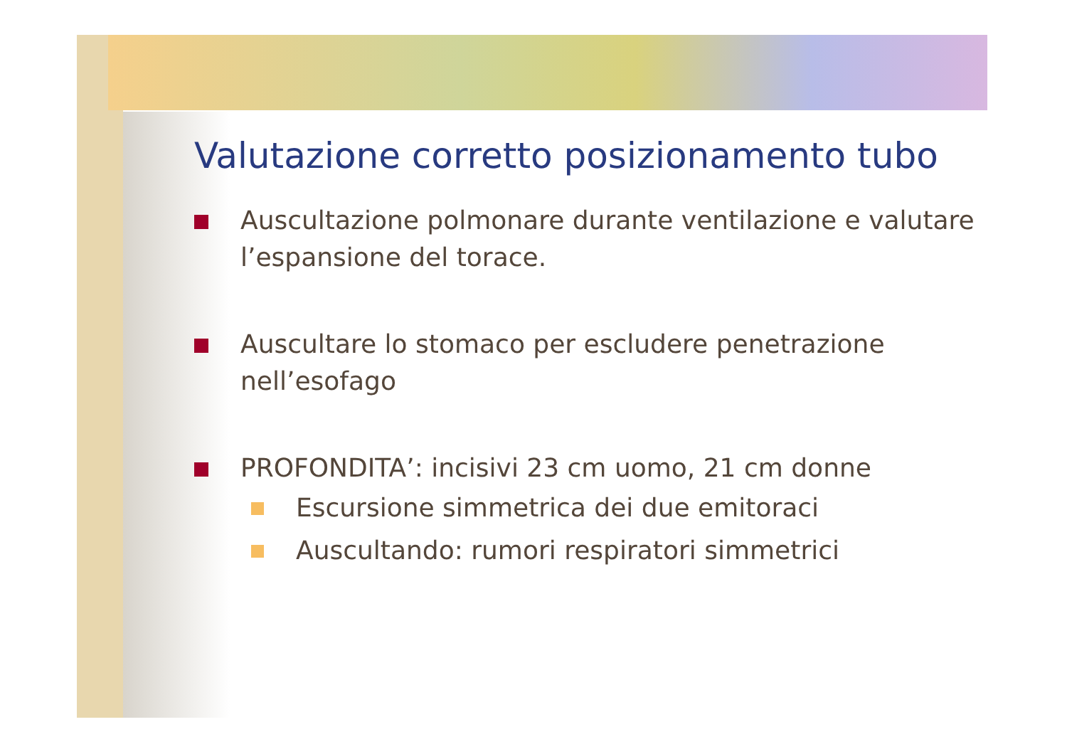Valutazione corretto posizionamento tubo
Auscultazione polmonare durante ventilazione e valutare l’espansione del torace.
Auscultare lo stomaco per escludere penetrazione nell’esofago
PROFONDITA’: incisivi 23 cm uomo, 21 cm donne
Escursione simmetrica dei due emitoraci
Auscultando: rumori respiratori simmetrici